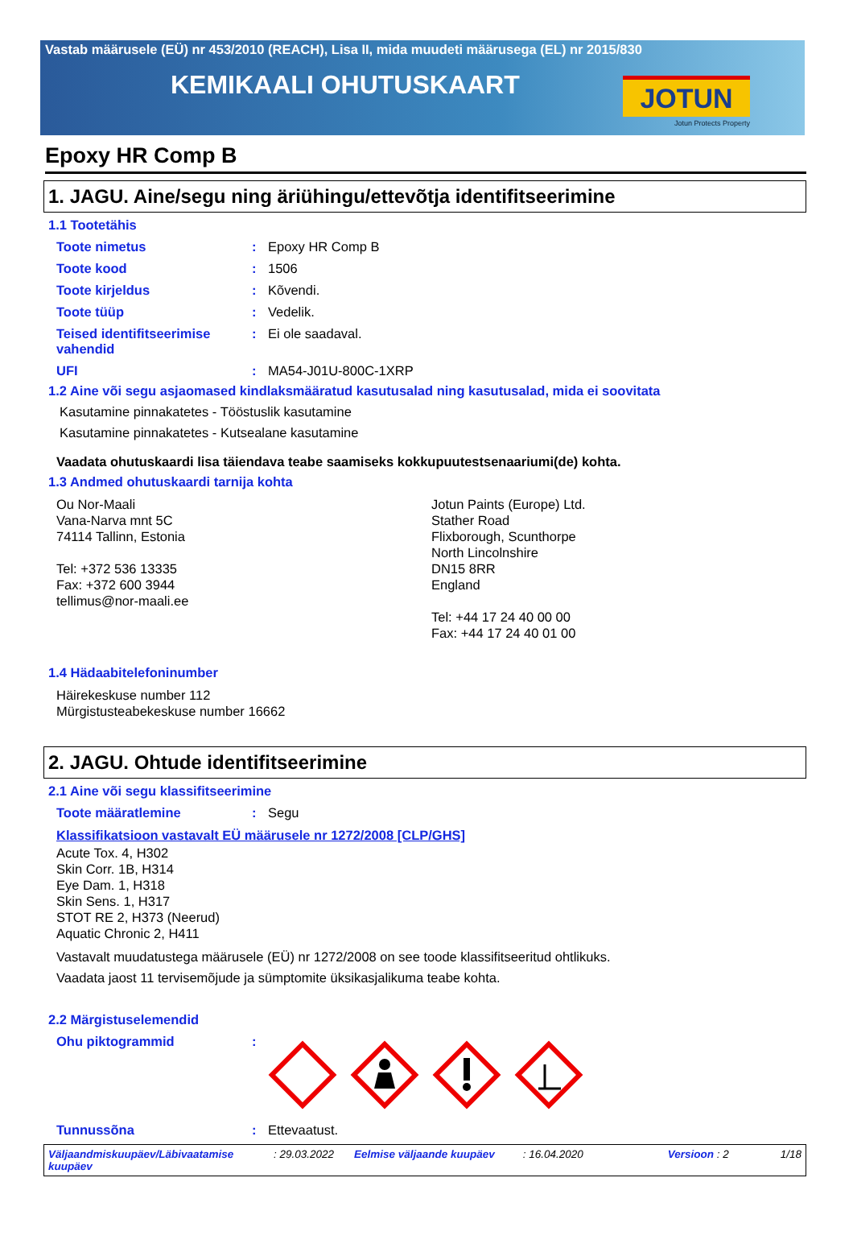Vastab määrusele (EÜ) nr 453/2010 (REACH), Lisa II, mida muudeti määrusega (EL) nr 2015/830
KEMIKAALI OHUTUSKAART
JOTUN
Jotun Protects Property
Epoxy HR Comp B
1. JAGU. Aine/segu ning äriühingu/ettevõtja identifitseerimine
1.1 Tootetähis
Toote nimetus : Epoxy HR Comp B
Toote kood : 1506
Toote kirjeldus : Kõvendi.
Toote tüüp : Vedelik.
Teised identifitseerimise vahendid
: Ei ole saadaval.
UFI : MA54-J01U-800C-1XRP
1.2 Aine või segu asjaomased kindlaksmääratud kasutusalad ning kasutusalad, mida ei soovitata
Kasutamine pinnakatetes - Tööstuslik kasutamine
Kasutamine pinnakatetes - Kutsealane kasutamine
Vaadata ohutuskaardi lisa täiendava teabe saamiseks kokkupuutestsenaariumi(de) kohta.
1.3 Andmed ohutuskaardi tarnija kohta
Ou Nor-Maali
Vana-Narva mnt 5C
74114 Tallinn, Estonia
Tel: +372 536 13335
Fax: +372 600 3944
tellimus@nor-maali.ee
Jotun Paints (Europe) Ltd.
Stather Road
Flixborough, Scunthorpe
North Lincolnshire
DN15 8RR
England
Tel: +44 17 24 40 00 00
Fax: +44 17 24 40 01 00
1.4 Hädaabitelefoninumber
Häirekeskuse number 112
Mürgistusteabekeskuse number 16662
2. JAGU. Ohtude identifitseerimine
2.1 Aine või segu klassifitseerimine
Toote määratlemine : Segu
Klassifikatsioon vastavalt EÜ määrusele nr 1272/2008 [CLP/GHS]
Acute Tox. 4, H302
Skin Corr. 1B, H314
Eye Dam. 1, H318
Skin Sens. 1, H317
STOT RE 2, H373 (Neerud)
Aquatic Chronic 2, H411
Vastavalt muudatustega määrusele (EÜ) nr 1272/2008 on see toode klassifitseeritud ohtlikuks.
Vaadata jaost 11 tervisemõjude ja sümptomite üksikasjalikuma teabe kohta.
2.2 Märgistuselemendid
Ohu piktogrammid :
Tunnussõna : Ettevaatust.
Väljaandmiskuupäev/Läbivaatamise kuupäev
: 29.03.2022 Eelmise väljaande kuupäev : 16.04.2020 Versioon : 2 1/18